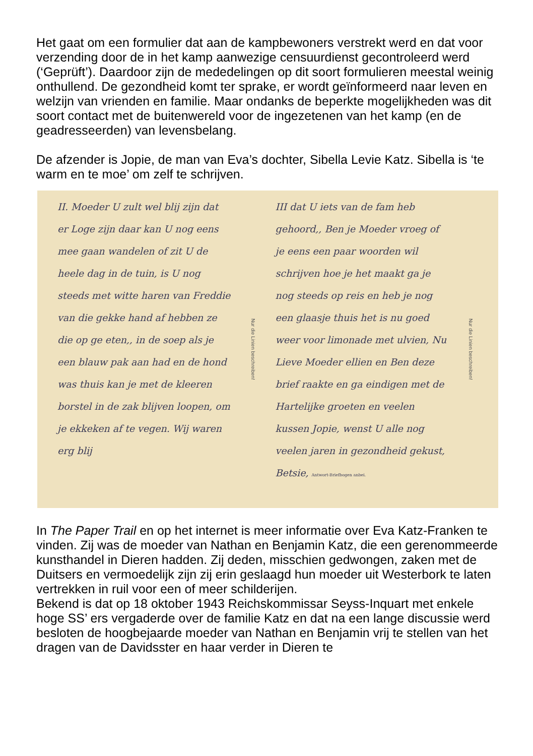Het gaat om een formulier dat aan de kampbewoners verstrekt werd en dat voor verzending door de in het kamp aanwezige censuurdienst gecontroleerd werd (‘Geprüft’). Daardoor zijn de mededelingen op dit soort formulieren meestal weinig onthullend. De gezondheid komt ter sprake, er wordt geïnformeerd naar leven en welzijn van vrienden en familie. Maar ondanks de beperkte mogelijkheden was dit soort contact met de buitenwereld voor de ingezetenen van het kamp (en de geadresseerden) van levensbelang.
De afzender is Jopie, de man van Eva’s dochter, Sibella Levie Katz. Sibella is ‘te warm en te moe’ om zelf te schrijven.
II. Moeder U zult wel blij zijn dat er Loge zijn daar kan U nog eens mee gaan wandelen of zit U de heele dag in de tuin, is U nog steeds met witte haren van Freddie van die gekke hand af hebben ze die op ge eten,, in de soep als je een blauw pak aan had en de hond was thuis kan je met de kleeren borstel in de zak blijven loopen, om je ekkeken af te vegen. Wij waren erg blij
Nur die Linien beschreiben!
III dat U iets van de fam heb gehoord,, Ben je Moeder vroeg of je eens een paar woorden wil schrijven hoe je het maakt ga je nog steeds op reis en heb je nog een glaasje thuis het is nu goed weer voor limonade met ulvien, Nu Lieve Moeder ellien en Ben deze brief raakte en ga eindigen met de Hartelijke groeten en veelen kussen Jopie, wenst U alle nog veelen jaren in gezondheid gekust, Betsie, Antwort-Briefbogen anbei.
Nur die Linien beschreiben!
In The Paper Trail en op het internet is meer informatie over Eva Katz-Franken te vinden. Zij was de moeder van Nathan en Benjamin Katz, die een gerenommeerde kunsthandel in Dieren hadden. Zij deden, misschien gedwongen, zaken met de Duitsers en vermoedelijk zijn zij erin geslaagd hun moeder uit Westerbork te laten vertrekken in ruil voor een of meer schilderijen.
Bekend is dat op 18 oktober 1943 Reichskommissar Seyss-Inquart met enkele hoge SS’ ers vergaderde over de familie Katz en dat na een lange discussie werd besloten de hoogbejaarde moeder van Nathan en Benjamin vrij te stellen van het dragen van de Davidsster en haar verder in Dieren te